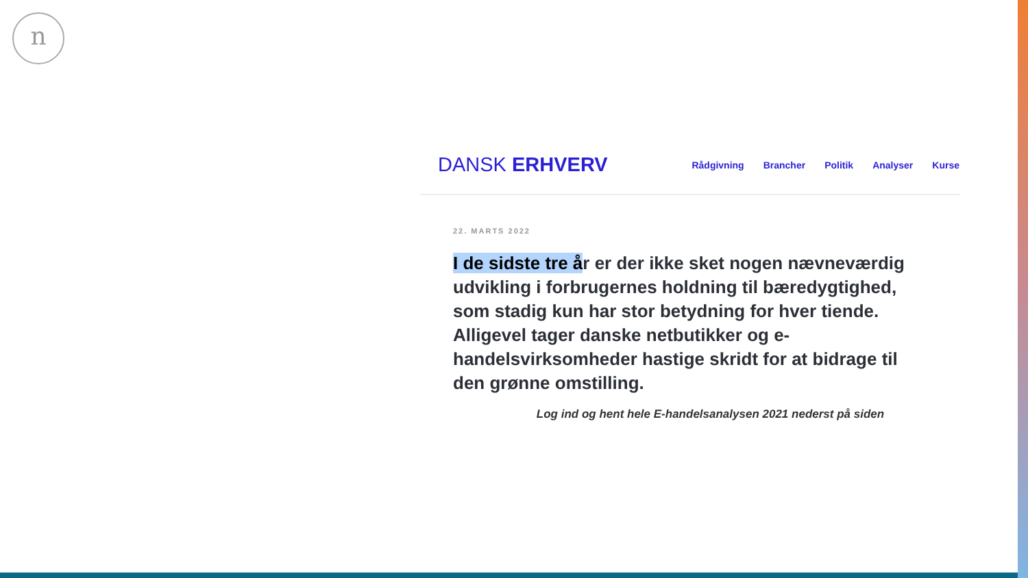n
DANSK ERHVERV
Rådgivning Brancher Politik Analyser Kurse
22. MARTS 2022
I de sidste tre år er der ikke sket nogen nævneværdig udvikling i forbrugernes holdning til bæredygtighed, som stadig kun har stor betydning for hver tiende. Alligevel tager danske netbutikker og e-handelsvirksomheder hastige skridt for at bidrage til den grønne omstilling.
Log ind og hent hele E-handelsanalysen 2021 nederst på siden